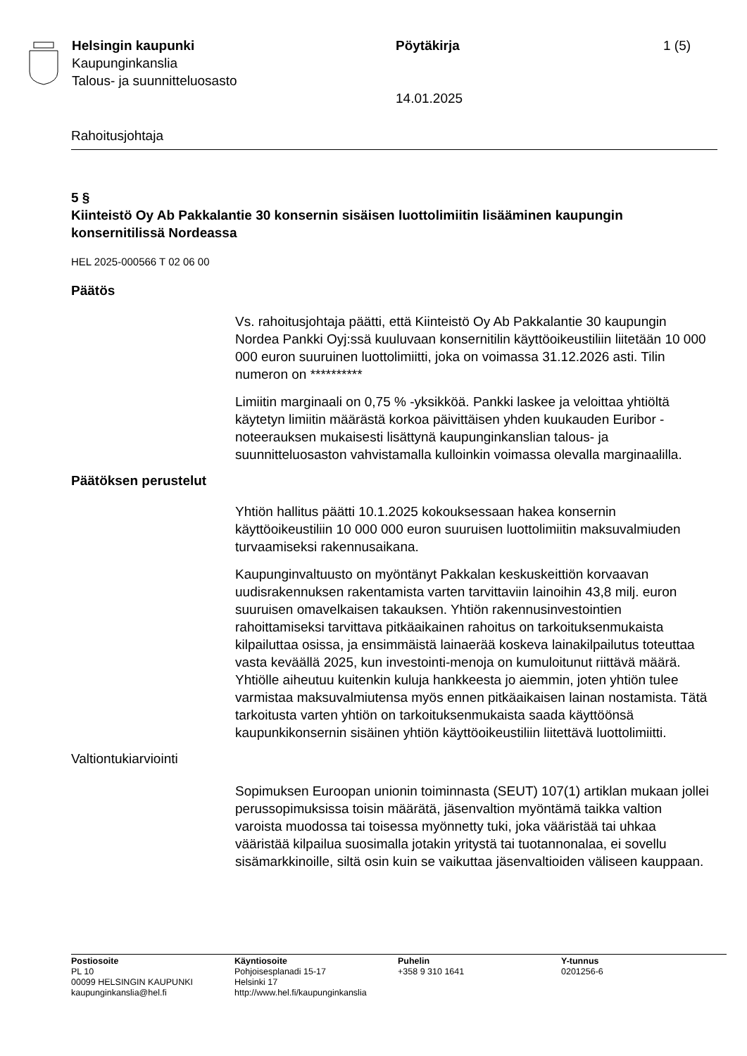Helsingin kaupunki
Kaupunginkanslia
Talous- ja suunnitteluosasto
Pöytäkirja
14.01.2025
1 (5)
Rahoitusjohtaja
5 §
Kiinteistö Oy Ab Pakkalantie 30 konsernin sisäisen luottolimiitin lisääminen kaupungin konsernitilissä Nordeassa
HEL 2025-000566 T 02 06 00
Päätös
Vs. rahoitusjohtaja päätti, että Kiinteistö Oy Ab Pakkalantie 30 kaupungin Nordea Pankki Oyj:ssä kuuluvaan konsernitilin käyttöoikeustiliin liitetään 10 000 000 euron suuruinen luottolimiitti, joka on voimassa 31.12.2026 asti. Tilin numeron on **********
Limiitin marginaali on 0,75 % -yksikköä. Pankki laskee ja veloittaa yhtiöltä käytetyn limiitin määrästä korkoa päivittäisen yhden kuukauden Euribor -noteerauksen mukaisesti lisättynä kaupunginkanslian talous- ja suunnitteluosaston vahvistamalla kulloinkin voimassa olevalla marginaalilla.
Päätöksen perustelut
Yhtiön hallitus päätti 10.1.2025 kokouksessaan hakea konsernin käyttöoikeustiliin 10 000 000 euron suuruisen luottolimiitin maksuvalmiuden turvaamiseksi rakennusaikana.
Kaupunginvaltuusto on myöntänyt Pakkalan keskuskeittiön korvaavan uudisrakennuksen rakentamista varten tarvittaviin lainoihin 43,8 milj. euron suuruisen omavelkaisen takauksen. Yhtiön rakennusinvestointien rahoittamiseksi tarvittava pitkäaikainen rahoitus on tarkoituksenmukaista kilpailuttaa osissa, ja ensimmäistä lainaerää koskeva lainakilpailutus toteuttaa vasta keväällä 2025, kun investointi-menoja on kumuloitunut riittävä määrä. Yhtiölle aiheutuu kuitenkin kuluja hankkeesta jo aiemmin, joten yhtiön tulee varmistaa maksuvalmiutensa myös ennen pitkäaikaisen lainan nostamista. Tätä tarkoitusta varten yhtiön on tarkoituksenmukaista saada käyttöönsä kaupunkikonsernin sisäinen yhtiön käyttöoikeustiliin liitettävä luottolimiitti.
Valtiontukiarviointi
Sopimuksen Euroopan unionin toiminnasta (SEUT) 107(1) artiklan mukaan jollei perussopimuksissa toisin määrätä, jäsenvaltion myöntämä taikka valtion varoista muodossa tai toisessa myönnetty tuki, joka vääristää tai uhkaa vääristää kilpailua suosimalla jotakin yritystä tai tuotannonalaa, ei sovellu sisämarkkinoille, siltä osin kuin se vaikuttaa jäsenvaltioiden väliseen kauppaan.
Postiosoite
PL 10
00099 HELSINGIN KAUPUNKI
kaupunginkanslia@hel.fi
Käyntiosoite
Pohjoisesplanadi 15-17
Helsinki 17
http://www.hel.fi/kaupunginkanslia
Puhelin
+358 9 310 1641
Y-tunnus
0201256-6